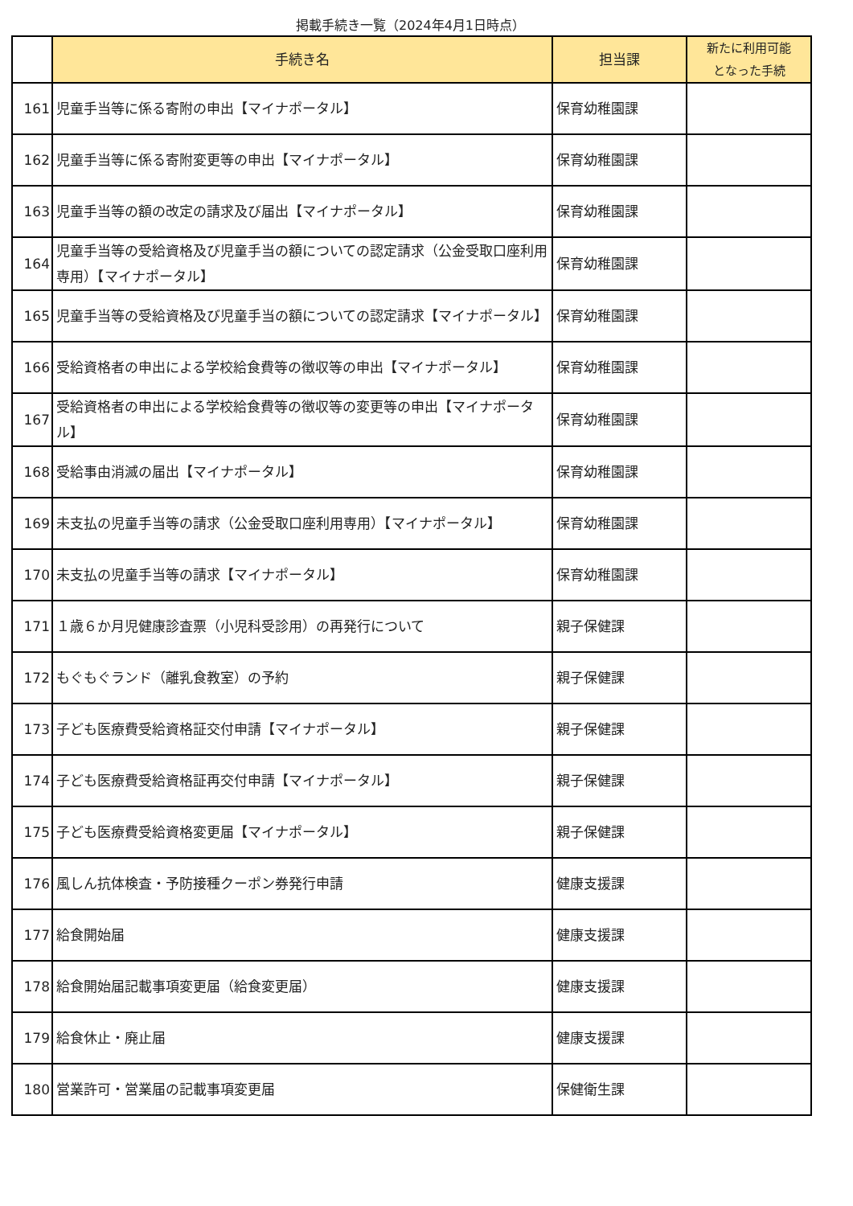掲載手続き一覧（2024年4月1日時点）
| | 手続き名 | 担当課 | 新たに利用可能 となった手続 |
| --- | --- | --- | --- |
| 161 | 児童手当等に係る寄附の申出【マイナポータル】 | 保育幼稚園課 | |
| 162 | 児童手当等に係る寄附変更等の申出【マイナポータル】 | 保育幼稚園課 | |
| 163 | 児童手当等の額の改定の請求及び届出【マイナポータル】 | 保育幼稚園課 | |
| 164 | 児童手当等の受給資格及び児童手当の額についての認定請求（公金受取口座利用専用）【マイナポータル】 | 保育幼稚園課 | |
| 165 | 児童手当等の受給資格及び児童手当の額についての認定請求【マイナポータル】 | 保育幼稚園課 | |
| 166 | 受給資格者の申出による学校給食費等の徴収等の申出【マイナポータル】 | 保育幼稚園課 | |
| 167 | 受給資格者の申出による学校給食費等の徴収等の変更等の申出【マイナポータル】 | 保育幼稚園課 | |
| 168 | 受給事由消滅の届出【マイナポータル】 | 保育幼稚園課 | |
| 169 | 未支払の児童手当等の請求（公金受取口座利用専用）【マイナポータル】 | 保育幼稚園課 | |
| 170 | 未支払の児童手当等の請求【マイナポータル】 | 保育幼稚園課 | |
| 171 | １歳６か月児健康診査票（小児科受診用）の再発行について | 親子保健課 | |
| 172 | もぐもぐランド（離乳食教室）の予約 | 親子保健課 | |
| 173 | 子ども医療費受給資格証交付申請【マイナポータル】 | 親子保健課 | |
| 174 | 子ども医療費受給資格証再交付申請【マイナポータル】 | 親子保健課 | |
| 175 | 子ども医療費受給資格変更届【マイナポータル】 | 親子保健課 | |
| 176 | 風しん抗体検査・予防接種クーポン券発行申請 | 健康支援課 | |
| 177 | 給食開始届 | 健康支援課 | |
| 178 | 給食開始届記載事項変更届（給食変更届） | 健康支援課 | |
| 179 | 給食休止・廃止届 | 健康支援課 | |
| 180 | 営業許可・営業届の記載事項変更届 | 保健衛生課 | |